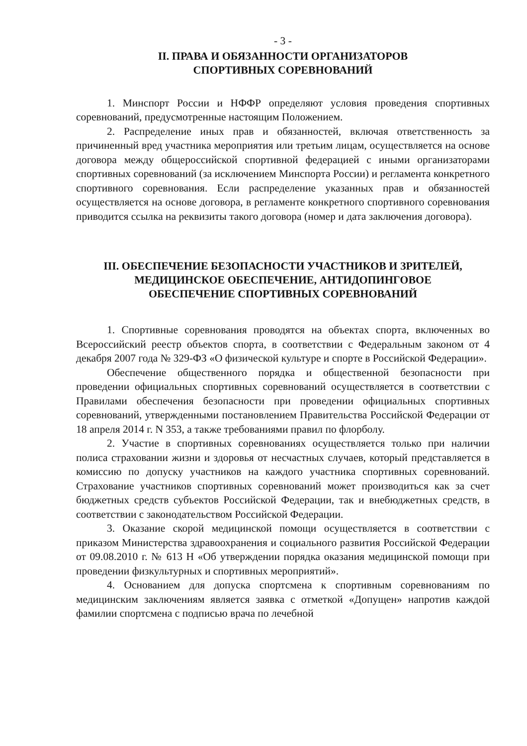- 3 -
II. ПРАВА И ОБЯЗАННОСТИ ОРГАНИЗАТОРОВ
СПОРТИВНЫХ СОРЕВНОВАНИЙ
1. Минспорт России и НФФР определяют условия проведения спортивных соревнований, предусмотренные настоящим Положением.
2. Распределение иных прав и обязанностей, включая ответственность за причиненный вред участника мероприятия или третьим лицам, осуществляется на основе договора между общероссийской спортивной федерацией с иными организаторами спортивных соревнований (за исключением Минспорта России) и регламента конкретного спортивного соревнования. Если распределение указанных прав и обязанностей осуществляется на основе договора, в регламенте конкретного спортивного соревнования приводится ссылка на реквизиты такого договора (номер и дата заключения договора).
III. ОБЕСПЕЧЕНИЕ БЕЗОПАСНОСТИ УЧАСТНИКОВ И ЗРИТЕЛЕЙ,
МЕДИЦИНСКОЕ ОБЕСПЕЧЕНИЕ, АНТИДОПИНГОВОЕ
ОБЕСПЕЧЕНИЕ СПОРТИВНЫХ СОРЕВНОВАНИЙ
1. Спортивные соревнования проводятся на объектах спорта, включенных во Всероссийский реестр объектов спорта, в соответствии с Федеральным законом от 4 декабря 2007 года № 329-ФЗ «О физической культуре и спорте в Российской Федерации».
Обеспечение общественного порядка и общественной безопасности при проведении официальных спортивных соревнований осуществляется в соответствии с Правилами обеспечения безопасности при проведении официальных спортивных соревнований, утвержденными постановлением Правительства Российской Федерации от 18 апреля 2014 г. N 353, а также требованиями правил по флорболу.
2. Участие в спортивных соревнованиях осуществляется только при наличии полиса страховании жизни и здоровья от несчастных случаев, который представляется в комиссию по допуску участников на каждого участника спортивных соревнований. Страхование участников спортивных соревнований может производиться как за счет бюджетных средств субъектов Российской Федерации, так и внебюджетных средств, в соответствии с законодательством Российской Федерации.
3. Оказание скорой медицинской помощи осуществляется в соответствии с приказом Министерства здравоохранения и социального развития Российской Федерации от 09.08.2010 г. № 613 Н «Об утверждении порядка оказания медицинской помощи при проведении физкультурных и спортивных мероприятий».
4. Основанием для допуска спортсмена к спортивным соревнованиям по медицинским заключениям является заявка с отметкой «Допущен» напротив каждой фамилии спортсмена с подписью врача по лечебной